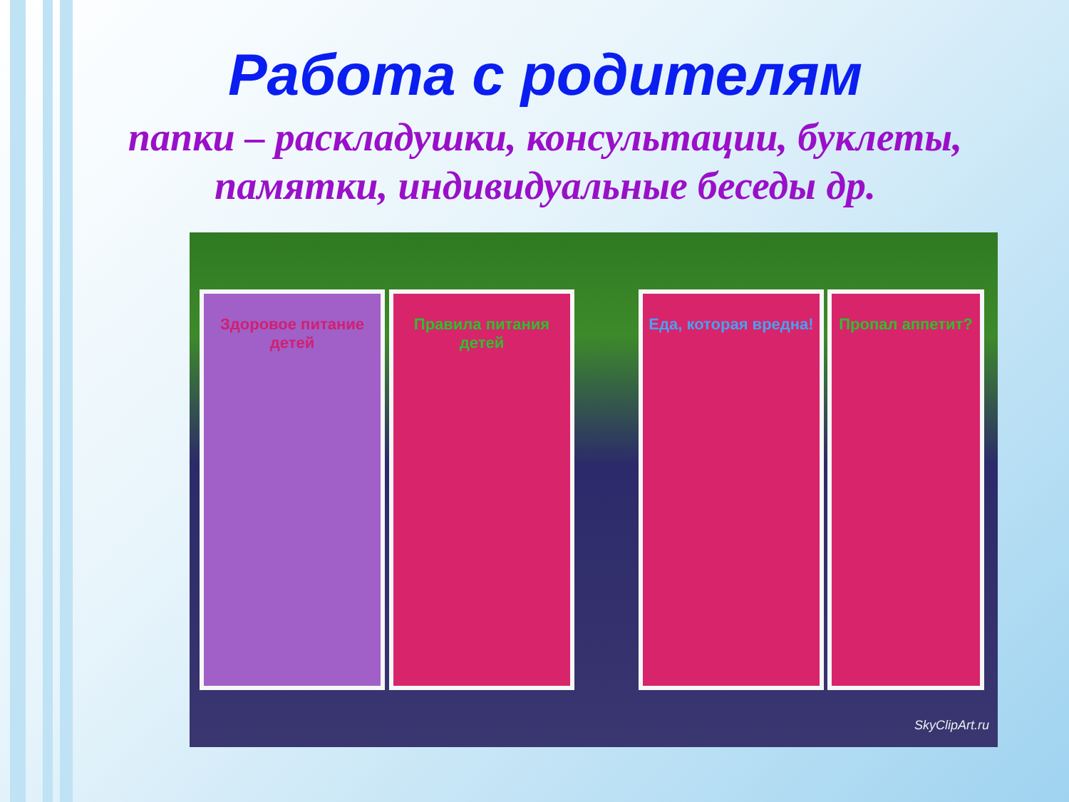Работа с родителям
папки – раскладушки, консультации, буклеты,
памятки, индивидуальные беседы др.
Здоровое питание детей
Правила питания детей
Еда, которая вредна!
Пропал аппетит?
SkyClipArt.ru